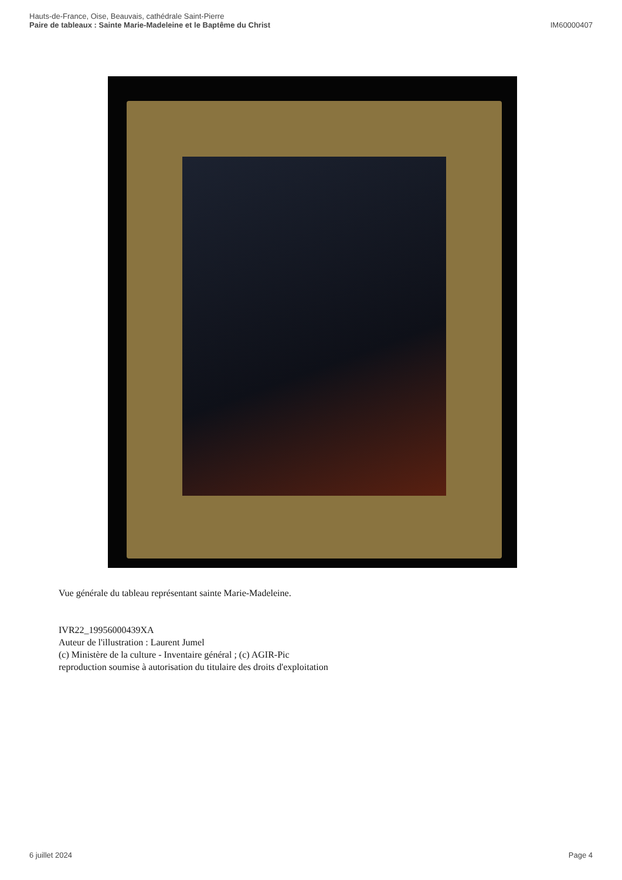Hauts-de-France, Oise, Beauvais, cathédrale Saint-Pierre
Paire de tableaux : Sainte Marie-Madeleine et le Baptême du Christ
IM60000407
Vue générale du tableau représentant sainte Marie-Madeleine.
IVR22_19956000439XA
Auteur de l'illustration : Laurent Jumel
(c) Ministère de la culture - Inventaire général ; (c) AGIR-Pic
reproduction soumise à autorisation du titulaire des droits d'exploitation
6 juillet 2024 Page 4